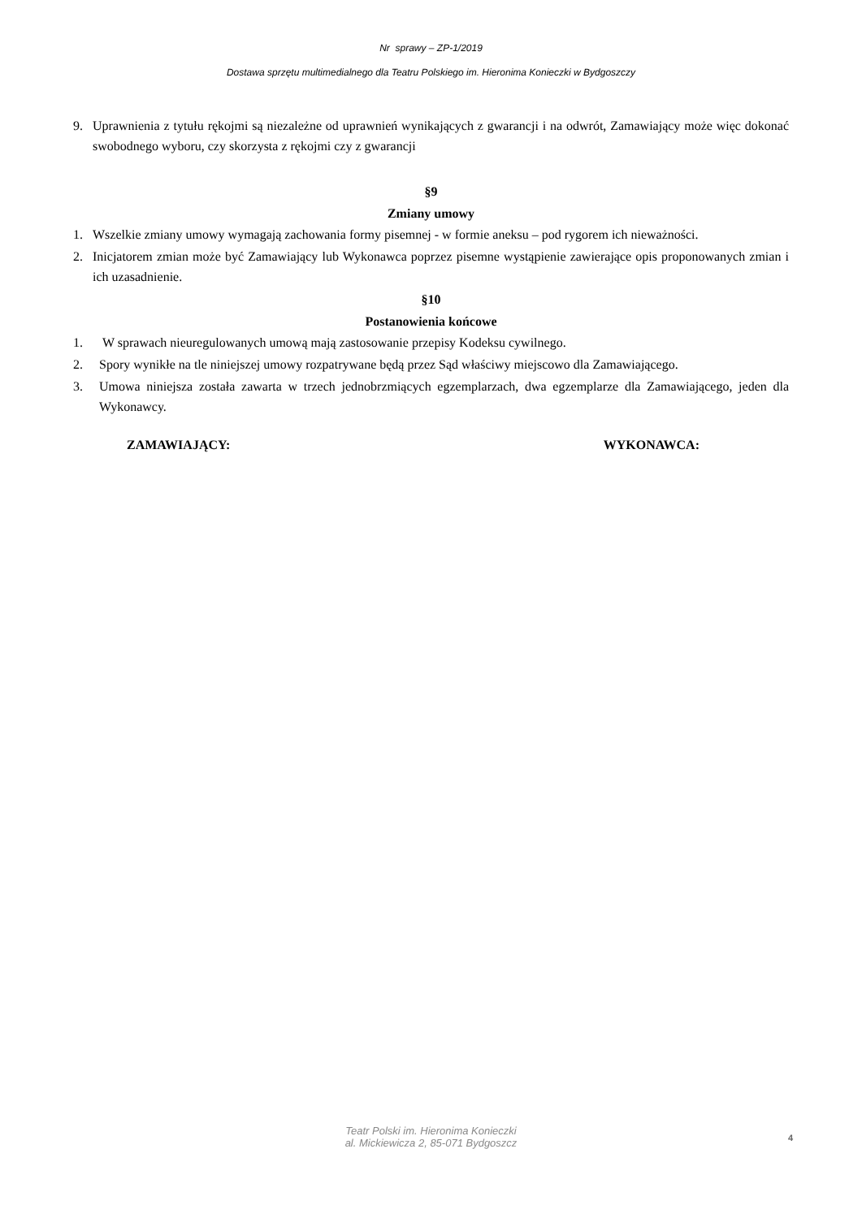Nr sprawy – ZP-1/2019
Dostawa sprzętu multimedialnego dla Teatru Polskiego im. Hieronima Konieczki w Bydgoszczy
9. Uprawnienia z tytułu rękojmi są niezależne od uprawnień wynikających z gwarancji i na odwrót, Zamawiający może więc dokonać swobodnego wyboru, czy skorzysta z rękojmi czy z gwarancji
§9
Zmiany umowy
1. Wszelkie zmiany umowy wymagają zachowania formy pisemnej - w formie aneksu – pod rygorem ich nieważności.
2. Inicjatorem zmian może być Zamawiający lub Wykonawca poprzez pisemne wystąpienie zawierające opis proponowanych zmian i ich uzasadnienie.
§10
Postanowienia końcowe
1. W sprawach nieuregulowanych umową mają zastosowanie przepisy Kodeksu cywilnego.
2. Spory wynikłe na tle niniejszej umowy rozpatrywane będą przez Sąd właściwy miejscowo dla Zamawiającego.
3. Umowa niniejsza została zawarta w trzech jednobrzmiących egzemplarzach, dwa egzemplarze dla Zamawiającego, jeden dla Wykonawcy.
ZAMAWIAJĄCY: WYKONAWCA:
Teatr Polski im. Hieronima Konieczki
al. Mickiewicza 2, 85-071 Bydgoszcz
4